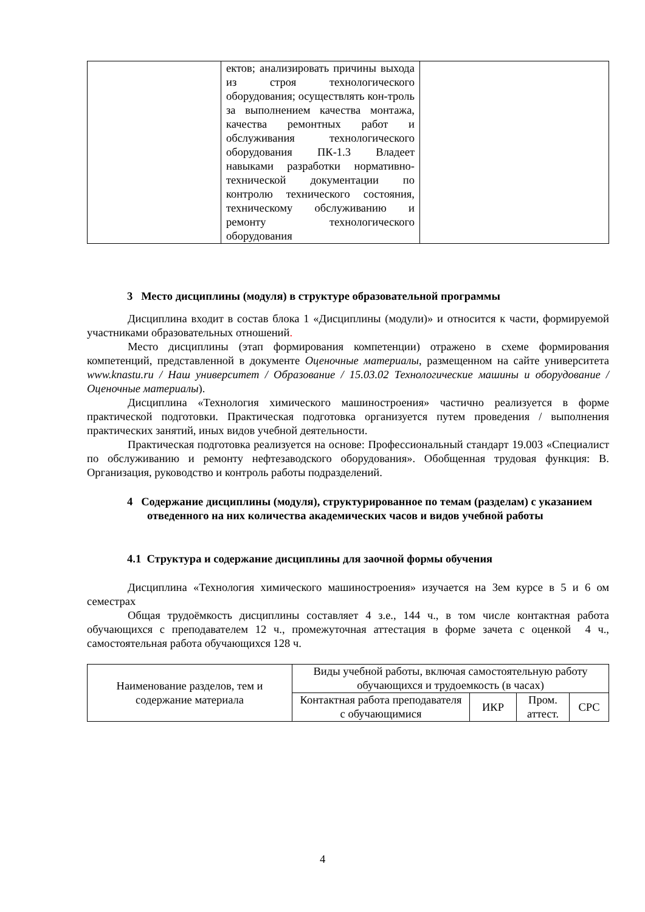| | ектов; анализировать причины выхода из строя технологического оборудования; осуществлять кон-троль за выполнением качества монтажа, качества ремонтных работ и обслуживания технологического оборудования ПК-1.3 Владеет навыками разработки нормативно-технической документации по контролю технического состояния, техническому обслуживанию и ремонту технологического оборудования | |
3 Место дисциплины (модуля) в структуре образовательной программы
Дисциплина входит в состав блока 1 «Дисциплины (модули)» и относится к части, формируемой участниками образовательных отношений.
Место дисциплины (этап формирования компетенции) отражено в схеме формирования компетенций, представленной в документе Оценочные материалы, размещенном на сайте университета www.knastu.ru / Наш университет / Образование / 15.03.02 Технологические машины и оборудование /Оценочные материалы).
Дисциплина «Технология химического машиностроения» частично реализуется в форме практической подготовки. Практическая подготовка организуется путем проведения / выполнения практических занятий, иных видов учебной деятельности.
Практическая подготовка реализуется на основе: Профессиональный стандарт 19.003 «Специалист по обслуживанию и ремонту нефтезаводского оборудования». Обобщенная трудовая функция: В. Организация, руководство и контроль работы подразделений.
4 Содержание дисциплины (модуля), структурированное по темам (разделам) с указанием отведенного на них количества академических часов и видов учебной работы
4.1 Структура и содержание дисциплины для заочной формы обучения
Дисциплина «Технология химического машиностроения» изучается на 3ем курсе в 5 и 6 ом семестрах
Общая трудоёмкость дисциплины составляет 4 з.е., 144 ч., в том числе контактная работа обучающихся с преподавателем 12 ч., промежуточная аттестация в форме зачета с оценкой 4 ч., самостоятельная работа обучающихся 128 ч.
| Наименование разделов, тем и содержание материала | Виды учебной работы, включая самостоятельную работу обучающихся и трудоемкость (в часах) | | | |
| | Контактная работа преподавателя с обучающимися | ИКР | Пром. аттест. | СРС |
4